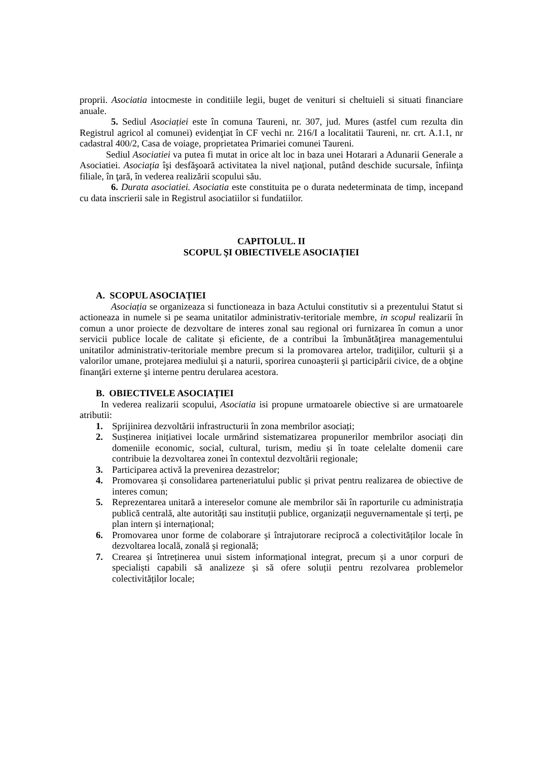proprii. Asociatia intocmeste in conditiile legii, buget de venituri si cheltuieli si situati financiare anuale.
5. Sediul Asociației este în comuna Taureni, nr. 307, jud. Mures (astfel cum rezulta din Registrul agricol al comunei) evidenţiat în CF vechi nr. 216/I a localitatii Taureni, nr. crt. A.1.1, nr cadastral 400/2, Casa de voiage, proprietatea Primariei comunei Taureni.
Sediul Asociatiei va putea fi mutat in orice alt loc in baza unei Hotarari a Adunarii Generale a Asociatiei. Asociaţia îşi desfăşoară activitatea la nivel naţional, putând deschide sucursale, înfiinţa filiale, în ţară, în vederea realizării scopului său.
6. Durata asociatiei. Asociatia este constituita pe o durata nedeterminata de timp, incepand cu data inscrierii sale in Registrul asociatiilor si fundatiilor.
CAPITOLUL. II
SCOPUL ŞI OBIECTIVELE ASOCIAȚIEI
A. SCOPUL ASOCIAȚIEI
Asociația se organizeaza si functioneaza in baza Actului constitutiv si a prezentului Statut si actioneaza in numele si pe seama unitatilor administrativ-teritoriale membre, in scopul realizarii în comun a unor proiecte de dezvoltare de interes zonal sau regional ori furnizarea în comun a unor servicii publice locale de calitate și eficiente, de a contribui la îmbunătăţirea managementului unitatilor administrativ-teritoriale membre precum si la promovarea artelor, tradiţiilor, culturii şi a valorilor umane, protejarea mediului şi a naturii, sporirea cunoaşterii şi participării civice, de a obţine finanţări externe şi interne pentru derularea acestora.
B. OBIECTIVELE ASOCIAȚIEI
In vederea realizarii scopului, Asociatia isi propune urmatoarele obiective si are urmatoarele atributii:
1. Sprijinirea dezvoltării infrastructurii în zona membrilor asociați;
2. Susținerea inițiativei locale urmărind sistematizarea propunerilor membrilor asociați din domeniile economic, social, cultural, turism, mediu și în toate celelalte domenii care contribuie la dezvoltarea zonei în contextul dezvoltării regionale;
3. Participarea activă la prevenirea dezastrelor;
4. Promovarea și consolidarea parteneriatului public și privat pentru realizarea de obiective de interes comun;
5. Reprezentarea unitară a intereselor comune ale membrilor săi în raporturile cu administrația publică centrală, alte autorități sau instituții publice, organizații neguvernamentale și terți, pe plan intern și internațional;
6. Promovarea unor forme de colaborare și întrajutorare reciprocă a colectivităților locale în dezvoltarea locală, zonală și regională;
7. Crearea și întreținerea unui sistem informațional integrat, precum și a unor corpuri de specialiști capabili să analizeze și să ofere soluții pentru rezolvarea problemelor colectivităților locale;